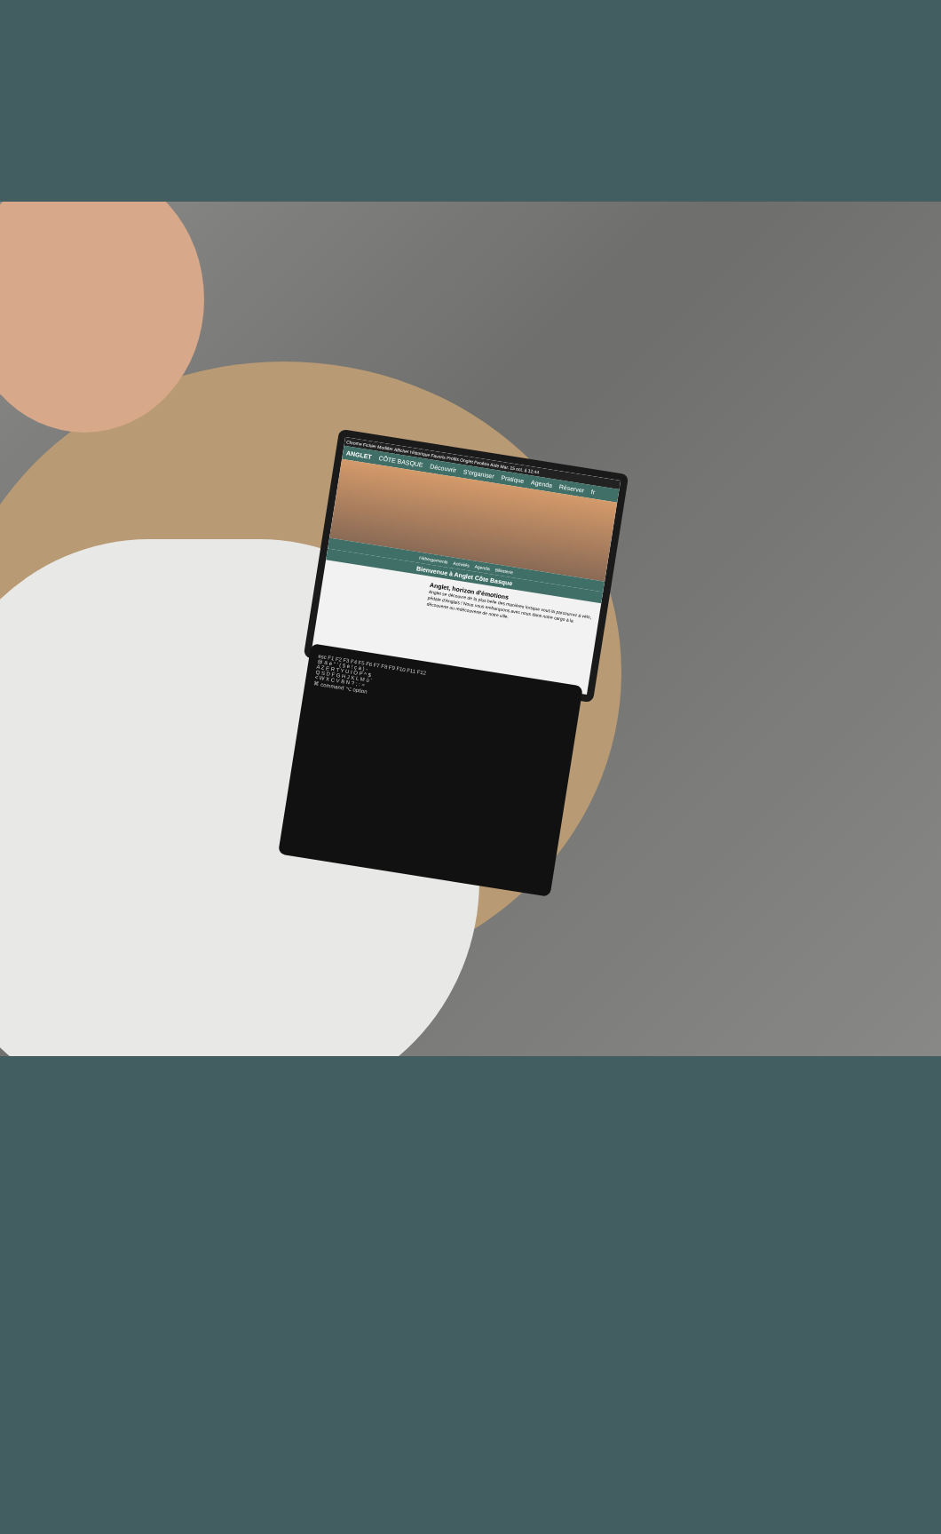Chrome Fichier Modifier Afficher Historique Favoris Profils Onglet Fenêtre Aide Mar. 15 oct. à 12:44
ANGLET CÔTE BASQUE Découvrir S'organiser Pratique Agenda Réserver fr
Hébergements Activités Agenda Billetterie
Bienvenue à Anglet Côte Basque
Anglet, horizon d'émotions
Anglet se découvre de la plus belle des manières lorsque vous la parcourrez à vélo, pédale d'Anglais ! Nous vous embarquons avec nous dans notre cargo à la découverte ou redécouverte de notre ville.
esc F1 F2 F3 F4 F5 F6 F7 F8 F9 F10 F11 F12
@ & é " ' ( § è ! ç à ) -
A Z E R T Y U I O P ^ $
Q S D F G H J K L M ù `
< W X C V B N ? ; : =
⌘ command ⌥ option